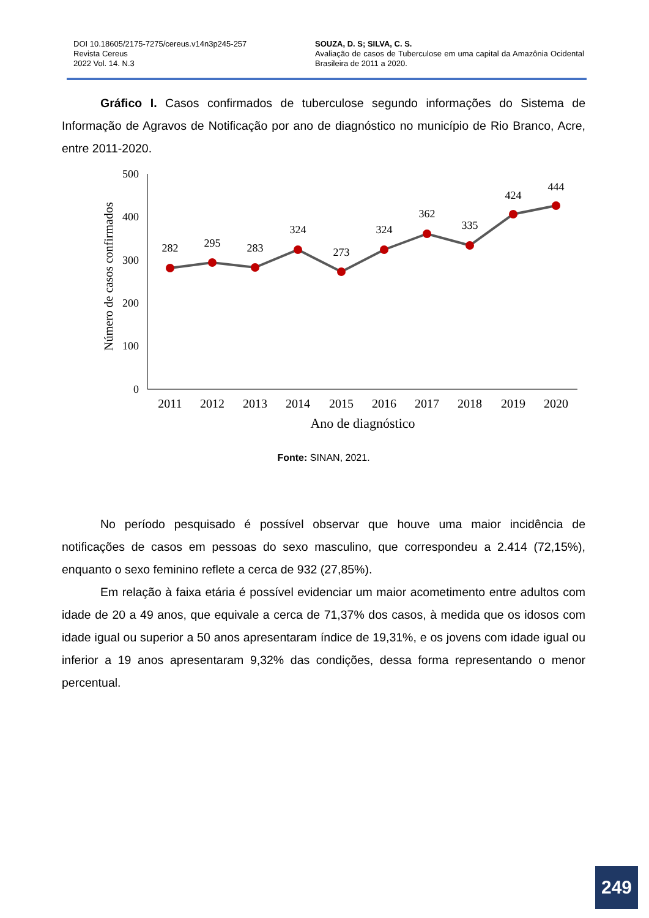DOI 10.18605/2175-7275/cereus.v14n3p245-257
Revista Cereus
2022 Vol. 14. N.3
SOUZA, D. S; SILVA, C. S.
Avaliação de casos de Tuberculose em uma capital da Amazônia Ocidental Brasileira de 2011 a 2020.
Gráfico I. Casos confirmados de tuberculose segundo informações do Sistema de Informação de Agravos de Notificação por ano de diagnóstico no município de Rio Branco, Acre, entre 2011-2020.
Número de casos confirmados
500
400
300
200
100
0
282
295
283
324
273
324
362
335
424
444
2011
2012
2013
2014
2015
2016
2017
2018
2019
2020
Ano de diagnóstico
Fonte: SINAN, 2021.
No período pesquisado é possível observar que houve uma maior incidência de notificações de casos em pessoas do sexo masculino, que correspondeu a 2.414 (72,15%), enquanto o sexo feminino reflete a cerca de 932 (27,85%).
Em relação à faixa etária é possível evidenciar um maior acometimento entre adultos com idade de 20 a 49 anos, que equivale a cerca de 71,37% dos casos, à medida que os idosos com idade igual ou superior a 50 anos apresentaram índice de 19,31%, e os jovens com idade igual ou inferior a 19 anos apresentaram 9,32% das condições, dessa forma representando o menor percentual.
249